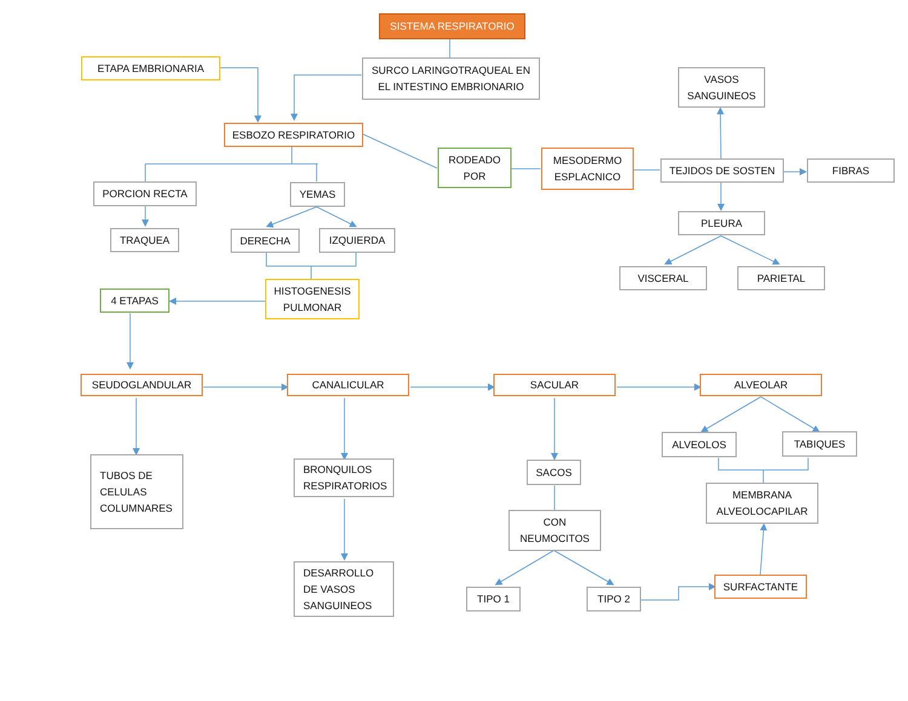SISTEMA RESPIRATORIO
ETAPA EMBRIONARIA
SURCO LARINGOTRAQUEAL EN
EL INTESTINO EMBRIONARIO
VASOS
SANGUINEOS
ESBOZO RESPIRATORIO
RODEADO
POR
MESODERMO
ESPLACNICO
TEJIDOS DE SOSTEN FIBRAS
PORCION RECTA YEMAS
PLEURA
TRAQUEA DERECHA IZQUIERDA
VISCERAL PARIETAL
HISTOGENESIS
PULMONAR
4 ETAPAS
SEUDOGLANDULAR CANALICULAR SACULAR ALVEOLAR
ALVEOLOS TABIQUES
TUBOS DE
CELULAS
COLUMNARES
BRONQUILOS
RESPIRATORIOS
SACOS
MEMBRANA
ALVEOLOCAPILAR
CON
NEUMOCITOS
DESARROLLO
DE VASOS
SANGUINEOS
SURFACTANTE
TIPO 1 TIPO 2